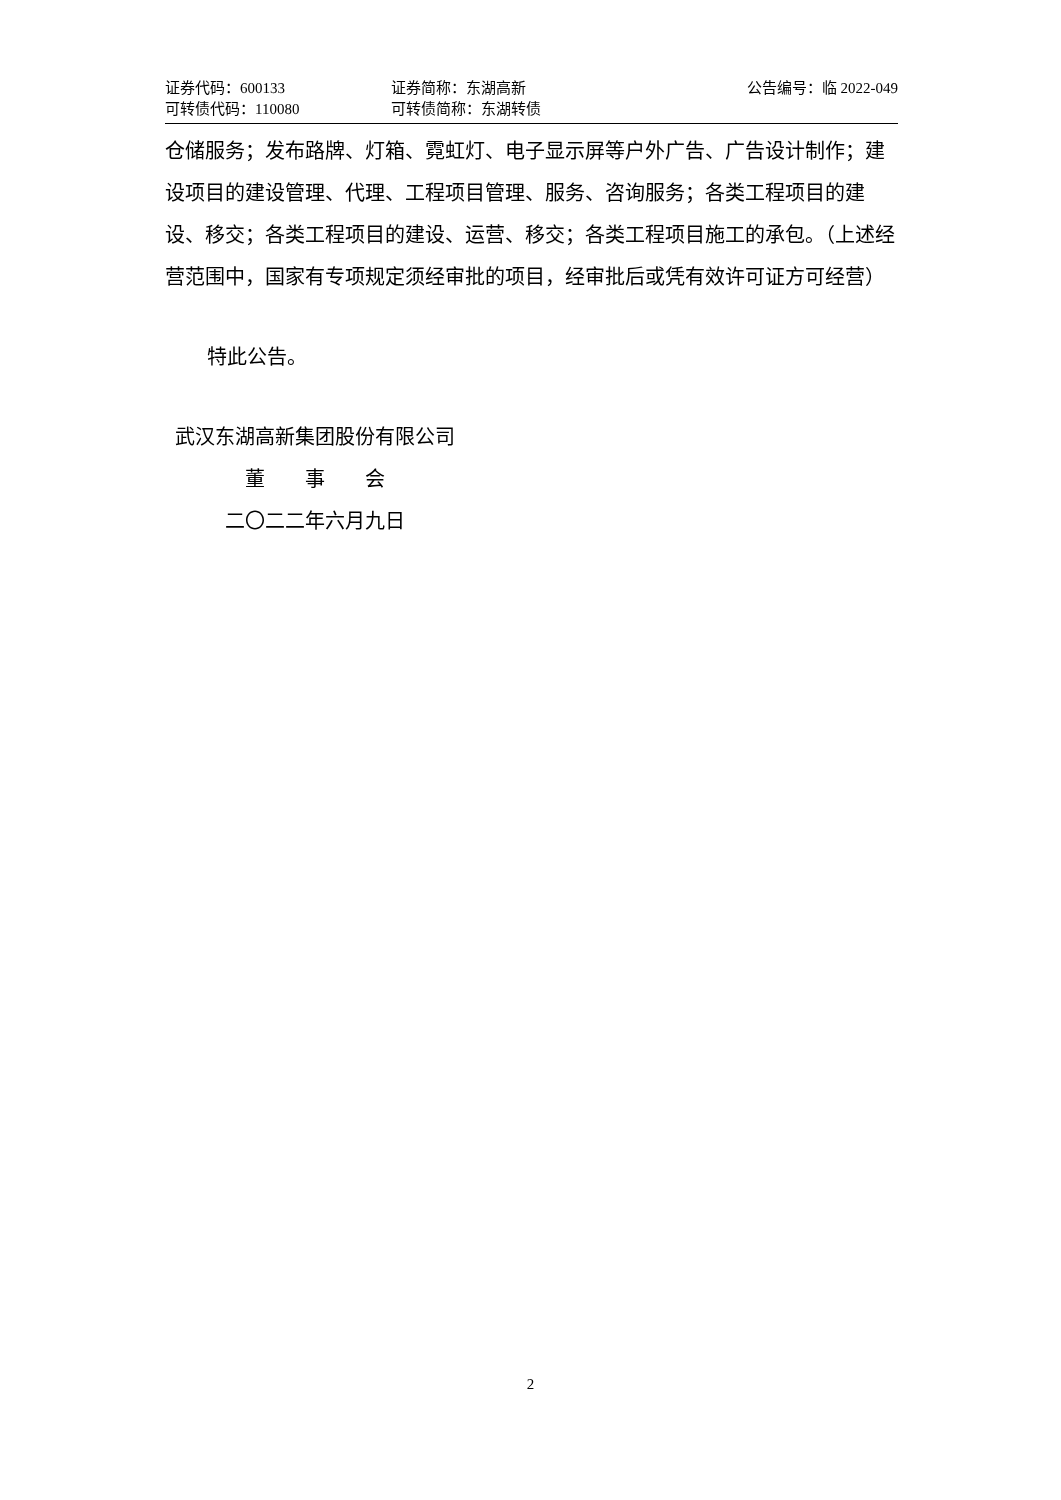| 证券代码：600133 | 证券简称：东湖高新 | 公告编号：临 2022-049 |
| 可转债代码：110080 | 可转债简称：东湖转债 | |
仓储服务；发布路牌、灯箱、霓虹灯、电子显示屏等户外广告、广告设计制作；建设项目的建设管理、代理、工程项目管理、服务、咨询服务；各类工程项目的建设、移交；各类工程项目的建设、运营、移交；各类工程项目施工的承包。（上述经营范围中，国家有专项规定须经审批的项目，经审批后或凭有效许可证方可经营）
特此公告。
武汉东湖高新集团股份有限公司
董　　事　　会
二〇二二年六月九日
2